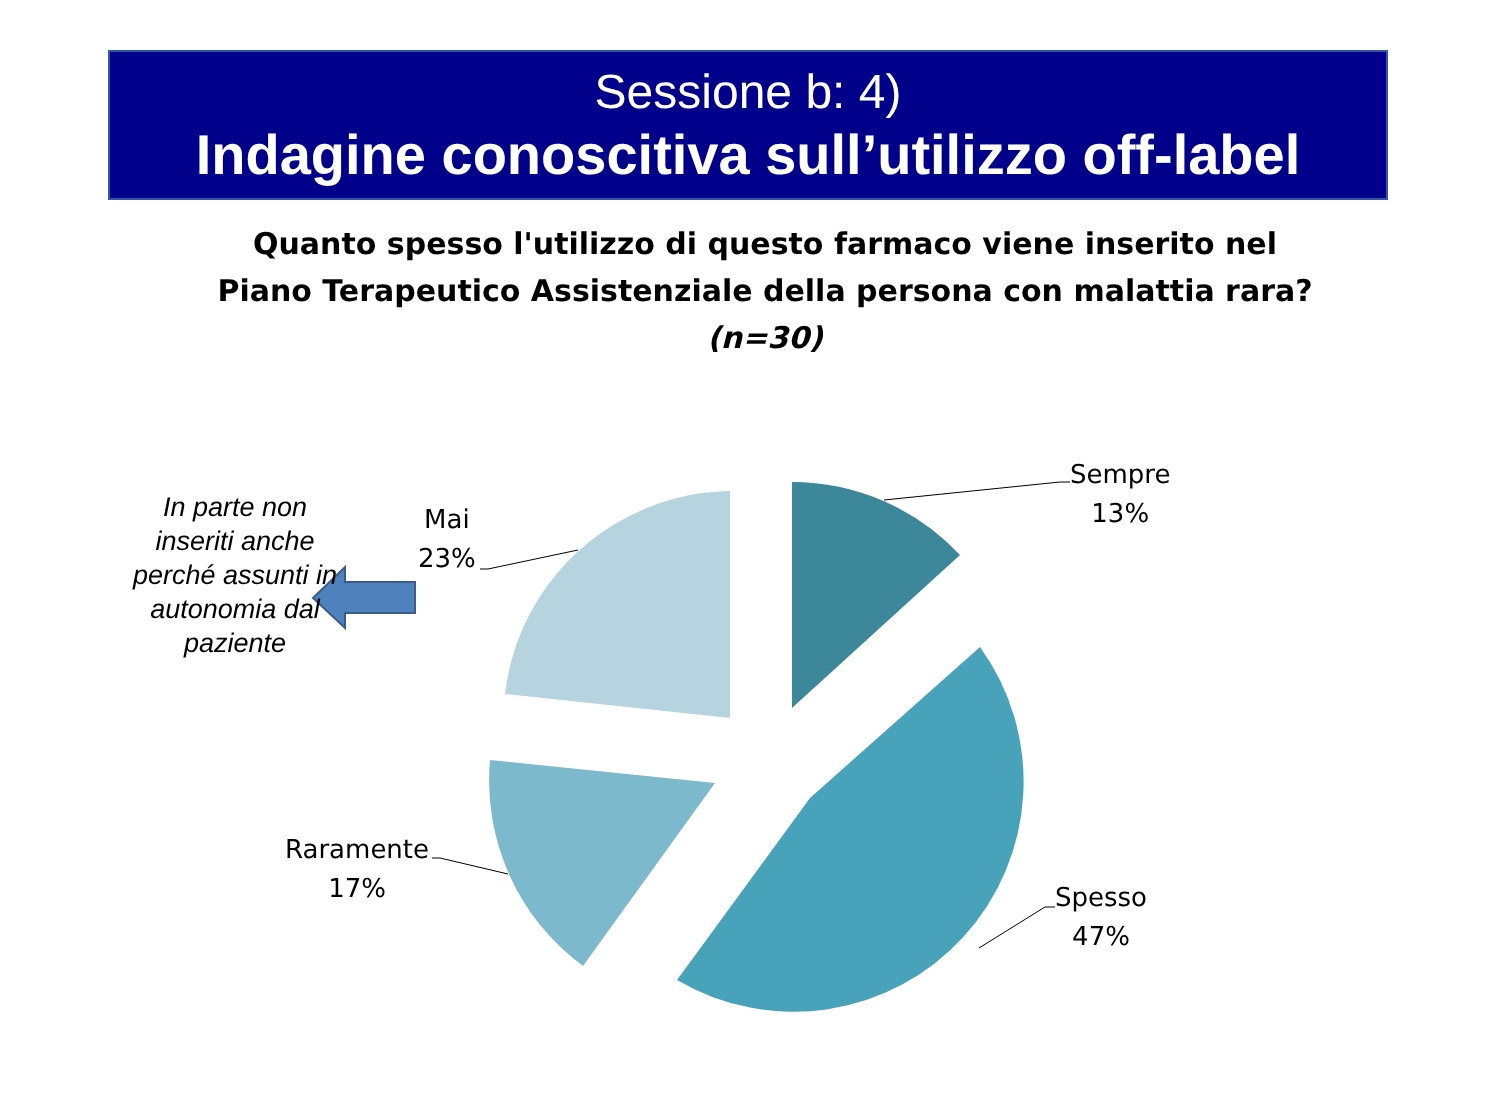Sessione b: 4)
Indagine conoscitiva sull’utilizzo off-label
Quanto spesso l'utilizzo di questo farmaco viene inserito nel
Piano Terapeutico Assistenziale della persona con malattia rara?
(n=30)
In parte non inseriti anche perché assunti in autonomia dal paziente
Sempre
13%
Mai
23%
Raramente
17%
Spesso
47%